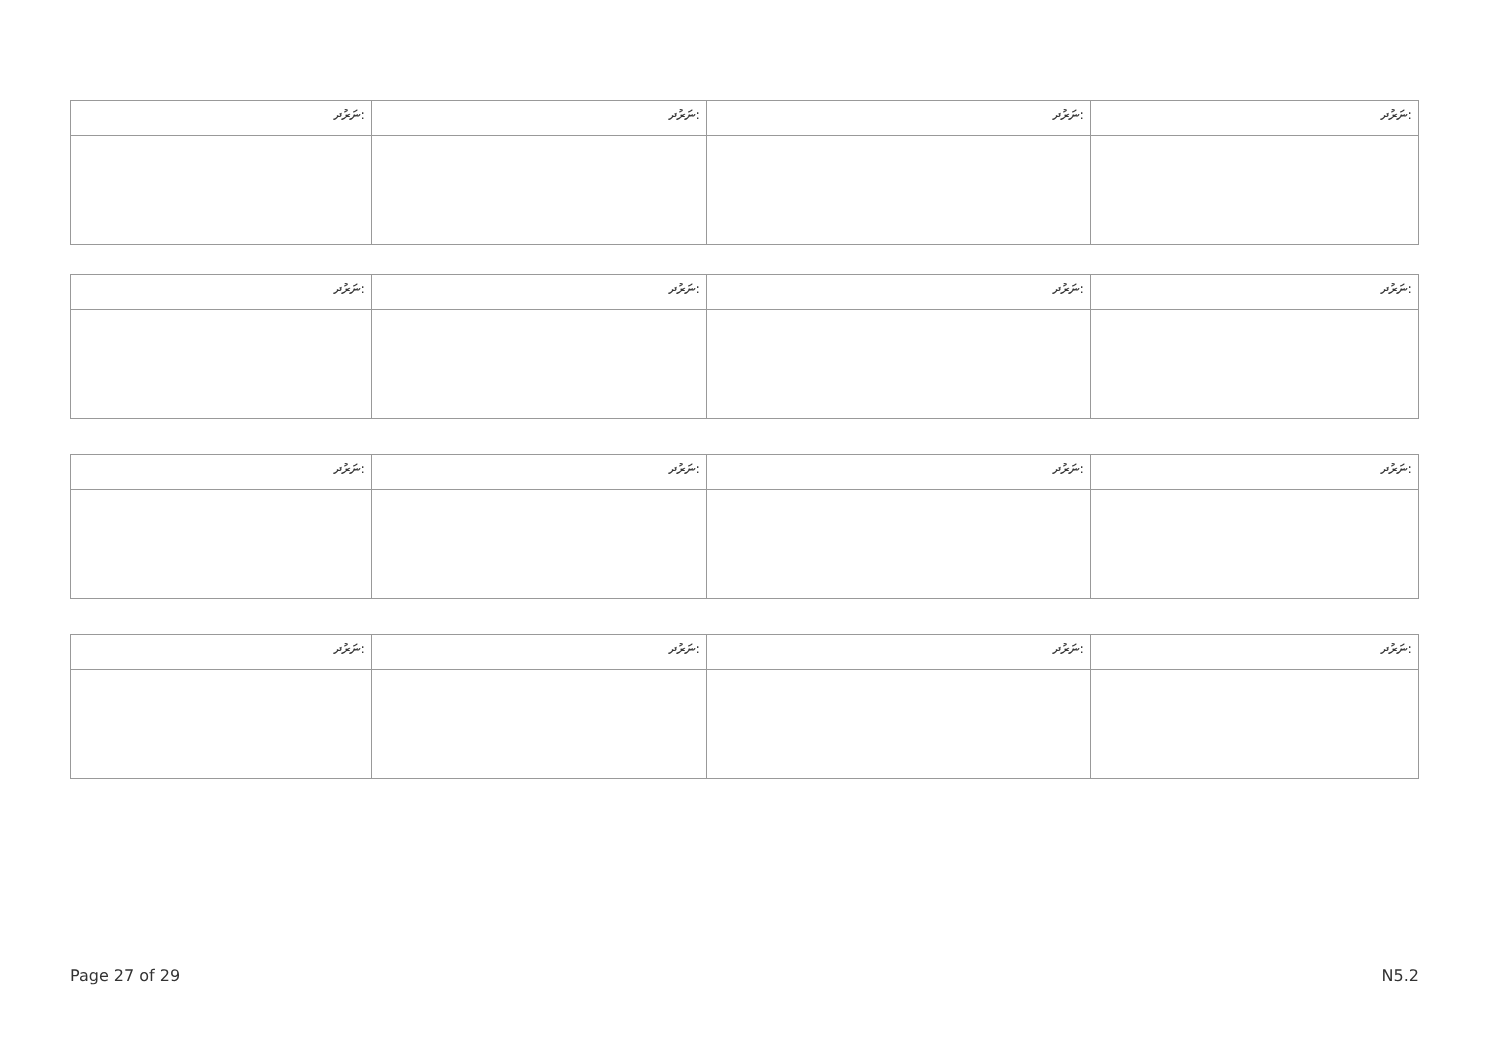| ނަރުދ: | ނަރުދ: | ނަރުދ: | ނަރުދ: |
| ނަރުދ: | ނަރުދ: | ނަރުދ: | ނަރުދ: |
| ނަރުދ: | ނަރުދ: | ނަރުދ: | ނަރުދ: |
| ނަރުދ: | ނަރުދ: | ނަރުދ: | ނަރުދ: |
Page 27 of 29 N5.2